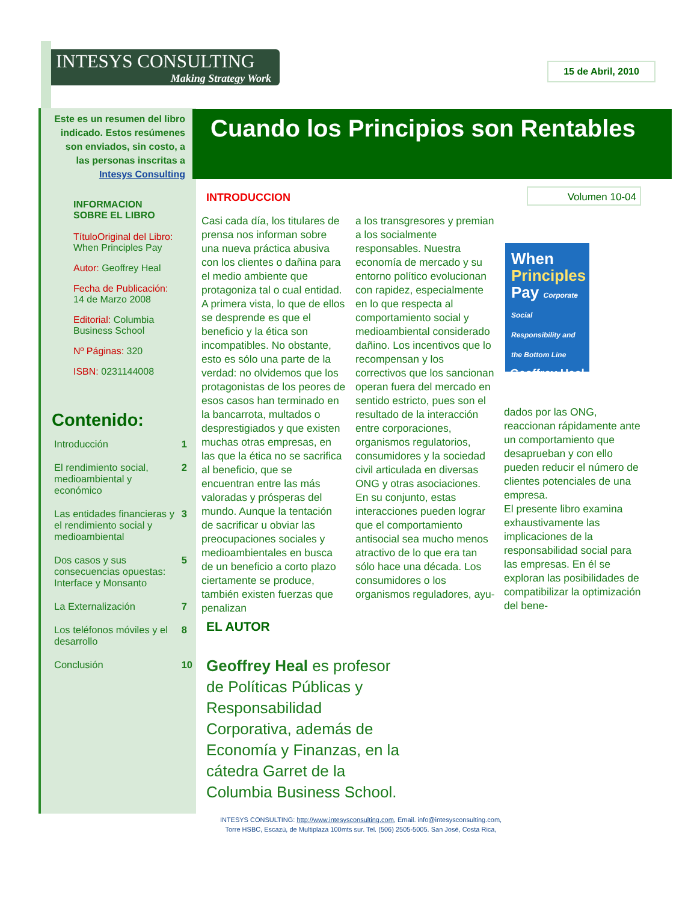INTESYS CONSULTING
Making Strategy Work
15 de Abril, 2010
Cuando los Principios son Rentables
Este es un resumen del libro indicado. Estos resúmenes son enviados, sin costo, a las personas inscritas a Intesys Consulting
INFORMACION
SOBRE EL LIBRO
TítuloOriginal del Libro:
When Principles Pay
Autor: Geoffrey Heal
Fecha de Publicación:
14 de Marzo 2008
Editorial: Columbia Business School
Nº Páginas: 320
ISBN: 0231144008
Contenido:
| Introducción | 1 |
| El rendimiento social, medioambiental y económico | 2 |
| Las entidades financieras y el rendimiento social y medioambiental | 3 |
| Dos casos y sus consecuencias opuestas: Interface y Monsanto | 5 |
| La Externalización | 7 |
| Los teléfonos móviles y el desarrollo | 8 |
| Conclusión | 10 |
INTRODUCCION Volumen 10-04
Casi cada día, los titulares de prensa nos informan sobre una nueva práctica abusiva con los clientes o dañina para el medio ambiente que protagoniza tal o cual entidad. A primera vista, lo que de ellos se desprende es que el beneficio y la ética son incompatibles. No obstante, esto es sólo una parte de la verdad: no olvidemos que los protagonistas de los peores de esos casos han terminado en la bancarrota, multados o desprestigiados y que existen muchas otras empresas, en las que la ética no se sacrifica al beneficio, que se encuentran entre las más valoradas y prósperas del mundo. Aunque la tentación de sacrificar u obviar las preocupaciones sociales y medioambientales en busca de un beneficio a corto plazo ciertamente se produce, también existen fuerzas que penalizan
a los transgresores y premian a los socialmente responsables. Nuestra economía de mercado y su entorno político evolucionan con rapidez, especialmente en lo que respecta al comportamiento social y medioambiental considerado dañino. Los incentivos que lo recompensan y los correctivos que los sancionan operan fuera del mercado en sentido estricto, pues son el resultado de la interacción entre corporaciones, organismos regulatorios, consumidores y la sociedad civil articulada en diversas ONG y otras asociaciones. En su conjunto, estas interacciones pueden lograr que el comportamiento antisocial sea mucho menos atractivo de lo que era tan sólo hace una década. Los consumidores o los organismos reguladores, ayu-
When
Principles
Pay Corporate Social Responsibility and the Bottom Line
Geoffrey Heal
dados por las ONG, reaccionan rápidamente ante un comportamiento que desaprueban y con ello pueden reducir el número de clientes potenciales de una empresa.
El presente libro examina exhaustivamente las implicaciones de la responsabilidad social para las empresas. En él se exploran las posibilidades de compatibilizar la optimización del bene-
EL AUTOR
Geoffrey Heal es profesor de Políticas Públicas y Responsabilidad Corporativa, además de Economía y Finanzas, en la cátedra Garret de la Columbia Business School.
INTESYS CONSULTING: http://www.intesysconsulting.com, Email. info@intesysconsulting.com,
Torre HSBC, Escazú, de Multiplaza 100mts sur. Tel. (506) 2505-5005. San José, Costa Rica,